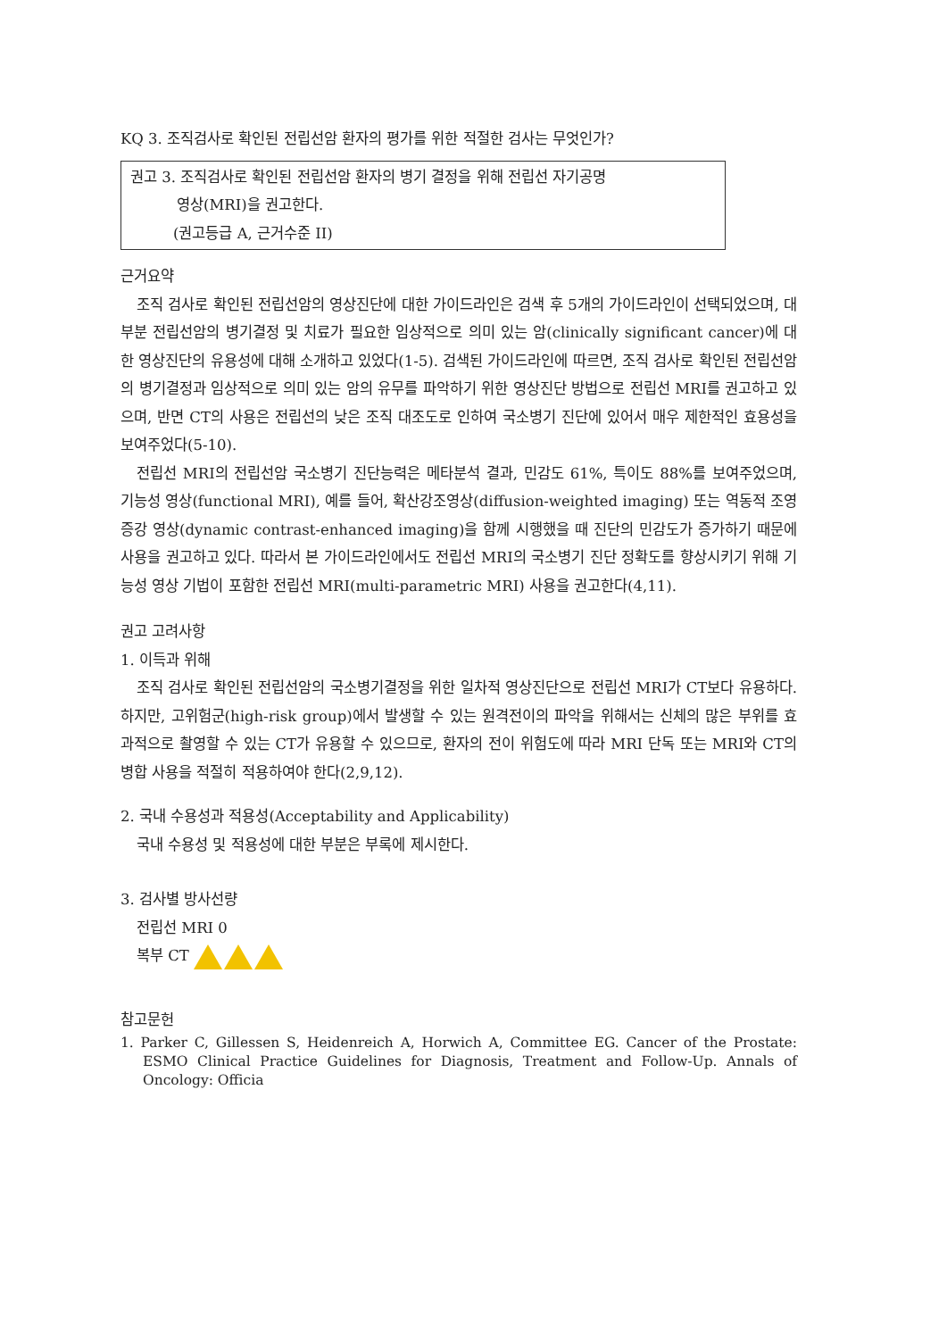KQ 3. 조직검사로 확인된 전립선암 환자의 평가를 위한 적절한 검사는 무엇인가?
권고 3. 조직검사로 확인된 전립선암 환자의 병기 결정을 위해 전립선 자기공명
영상(MRI)을 권고한다.
(권고등급 A, 근거수준 II)
근거요약
조직 검사로 확인된 전립선암의 영상진단에 대한 가이드라인은 검색 후 5개의 가이드라인이 선택되었으며, 대부분 전립선암의 병기결정 및 치료가 필요한 임상적으로 의미 있는 암(clinically significant cancer)에 대한 영상진단의 유용성에 대해 소개하고 있었다(1-5). 검색된 가이드라인에 따르면, 조직 검사로 확인된 전립선암의 병기결정과 임상적으로 의미 있는 암의 유무를 파악하기 위한 영상진단 방법으로 전립선 MRI를 권고하고 있으며, 반면 CT의 사용은 전립선의 낮은 조직 대조도로 인하여 국소병기 진단에 있어서 매우 제한적인 효용성을 보여주었다(5-10).
전립선 MRI의 전립선암 국소병기 진단능력은 메타분석 결과, 민감도 61%, 특이도 88%를 보여주었으며, 기능성 영상(functional MRI), 예를 들어, 확산강조영상(diffusion-weighted imaging) 또는 역동적 조영증강 영상(dynamic contrast-enhanced imaging)을 함께 시행했을 때 진단의 민감도가 증가하기 때문에 사용을 권고하고 있다. 따라서 본 가이드라인에서도 전립선 MRI의 국소병기 진단 정확도를 향상시키기 위해 기능성 영상 기법이 포함한 전립선 MRI(multi-parametric MRI) 사용을 권고한다(4,11).
권고 고려사항
1. 이득과 위해
조직 검사로 확인된 전립선암의 국소병기결정을 위한 일차적 영상진단으로 전립선 MRI가 CT보다 유용하다. 하지만, 고위험군(high-risk group)에서 발생할 수 있는 원격전이의 파악을 위해서는 신체의 많은 부위를 효과적으로 촬영할 수 있는 CT가 유용할 수 있으므로, 환자의 전이 위험도에 따라 MRI 단독 또는 MRI와 CT의 병합 사용을 적절히 적용하여야 한다(2,9,12).
2. 국내 수용성과 적용성(Acceptability and Applicability)
국내 수용성 및 적용성에 대한 부분은 부록에 제시한다.
3. 검사별 방사선량
전립선 MRI 0
복부 CT
참고문헌
1. Parker C, Gillessen S, Heidenreich A, Horwich A, Committee EG. Cancer of the Prostate: ESMO Clinical Practice Guidelines for Diagnosis, Treatment and Follow-Up. Annals of Oncology: Officia